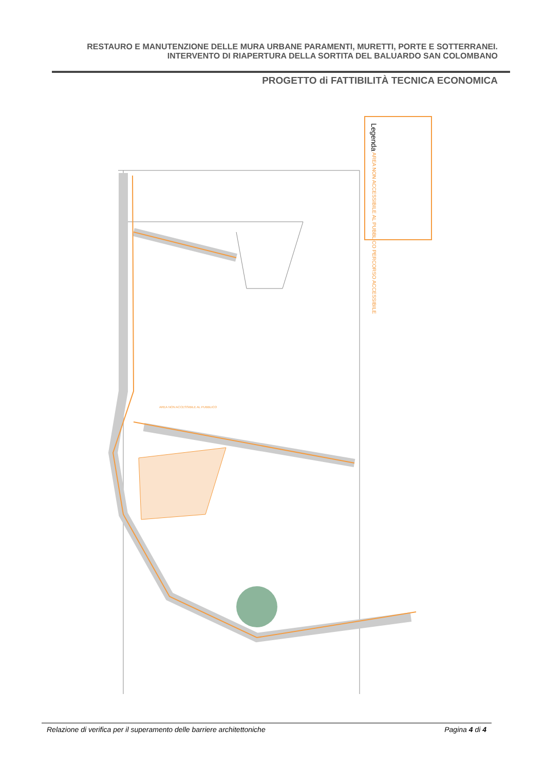RESTAURO E MANUTENZIONE DELLE MURA URBANE PARAMENTI, MURETTI, PORTE E SOTTERRANEI.
INTERVENTO DI RIAPERTURA DELLA SORTITA DEL BALUARDO SAN COLOMBANO
PROGETTO di FATTIBILITÀ TECNICA ECONOMICA
Legenda AREA NON ACCESSIBILE AL PUBBLICO PERCORSO ACCESSIBILE
AREA NON ACCESSIBILE AL PUBBLICO
Relazione di verifica per il superamento delle barriere architettoniche Pagina 4 di 4